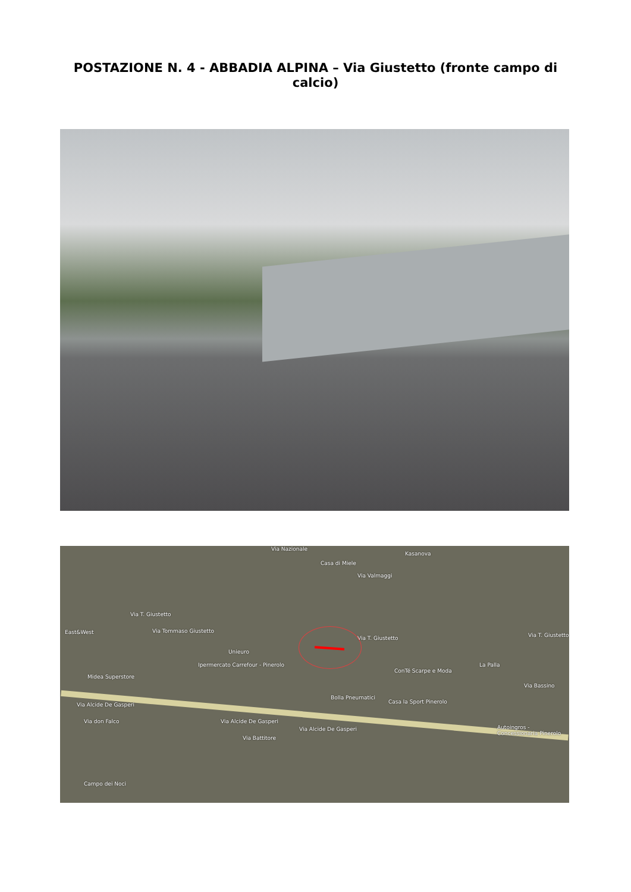POSTAZIONE N. 4 - ABBADIA ALPINA – Via Giustetto (fronte campo di calcio)
Via Nazionale
Casa di Miele
Kasanova
Via Valmaggi
Via T. Giustetto
East&West Via Tommaso Giustetto
Via T. Giustetto Via T. Giustetto
Unieuro
Ipermercato Carrefour - Pinerolo
Midea Superstore
ConTé Scarpe e Moda
La Palla
Bolla Pneumatici
Casa la Sport Pinerolo Via Alcide De Gasperi
Via Alcide De Gasperi
Via Alcide De Gasperi
Via don Falco
Via Battitore
Autoingros - Concessionaria Pinerolo
Campo dei Noci
Via Bassino